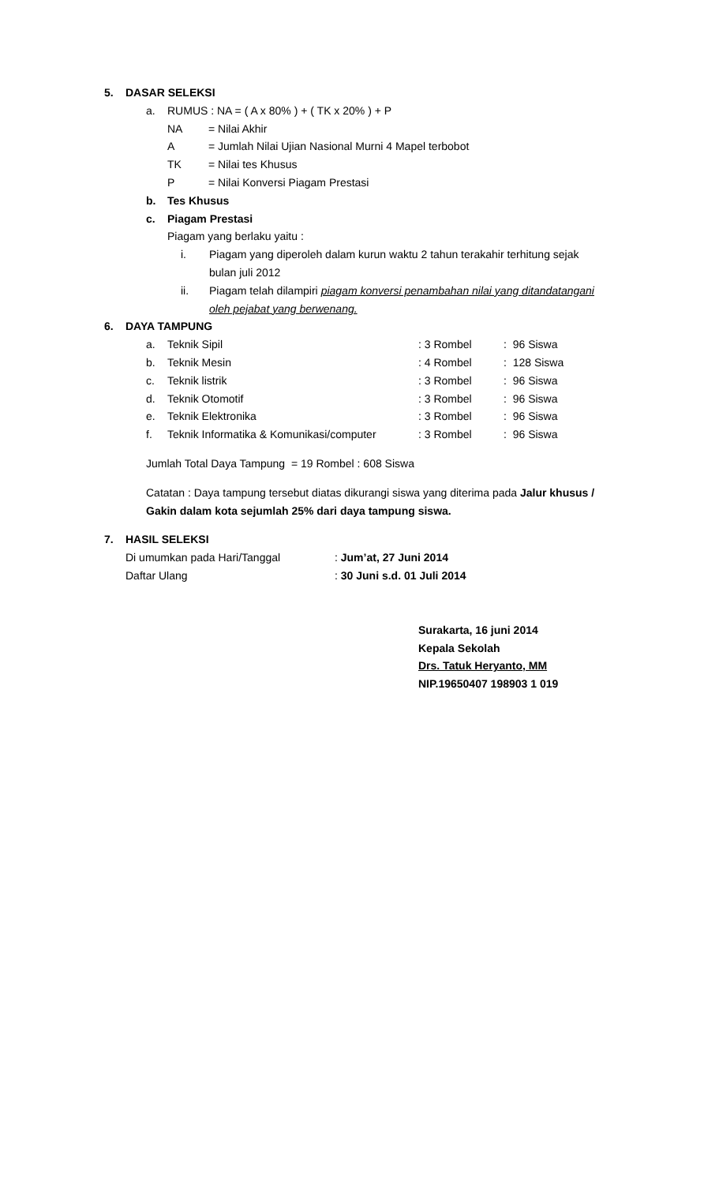5. DASAR SELEKSI
a. RUMUS : NA = ( A x 80% ) + ( TK x 20% ) + P
NA = Nilai Akhir
A = Jumlah Nilai Ujian Nasional Murni 4 Mapel terbobot
TK = Nilai tes Khusus
P = Nilai Konversi Piagam Prestasi
b. Tes Khusus
c. Piagam Prestasi
Piagam yang berlaku yaitu :
i. Piagam yang diperoleh dalam kurun waktu 2 tahun terakahir terhitung sejak
bulan juli 2012
ii. Piagam telah dilampiri piagam konversi penambahan nilai yang ditandatangani
oleh pejabat yang berwenang.
6. DAYA TAMPUNG
a. Teknik Sipil: 3 Rombel: 96 Siswa
b. Teknik Mesin: 4 Rombel: 128 Siswa
c. Teknik listrik: 3 Rombel: 96 Siswa
d. Teknik Otomotif: 3 Rombel: 96 Siswa
e. Teknik Elektronika: 3 Rombel: 96 Siswa
f. Teknik Informatika & Komunikasi/computer: 3 Rombel: 96 Siswa
Jumlah Total Daya Tampung = 19 Rombel : 608 Siswa
Catatan : Daya tampung tersebut diatas dikurangi siswa yang diterima pada Jalur khusus / Gakin dalam kota sejumlah 25% dari daya tampung siswa.
7. HASIL SELEKSI
Di umumkan pada Hari/Tanggal: Jum’at, 27 Juni 2014
Daftar Ulang: 30 Juni s.d. 01 Juli 2014
Surakarta, 16 juni 2014
Kepala Sekolah
Drs. Tatuk Heryanto, MM
NIP.19650407 198903 1 019